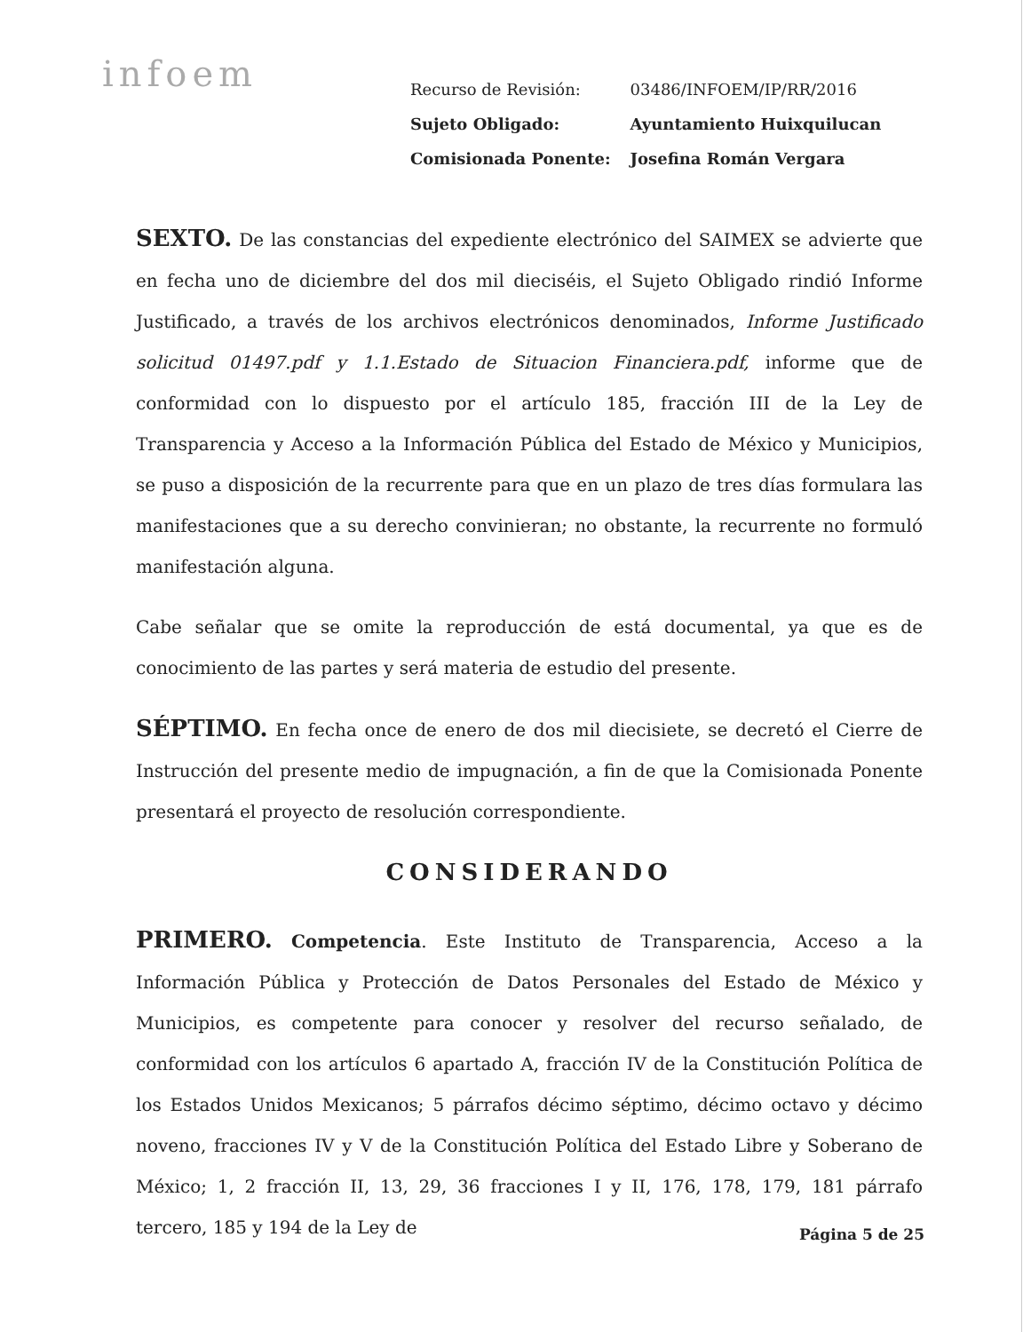infoem
| Recurso de Revisión: | 03486/INFOEM/IP/RR/2016 |
| Sujeto Obligado: | Ayuntamiento Huixquilucan |
| Comisionada Ponente: | Josefina Román Vergara |
SEXTO. De las constancias del expediente electrónico del SAIMEX se advierte que en fecha uno de diciembre del dos mil dieciséis, el Sujeto Obligado rindió Informe Justificado, a través de los archivos electrónicos denominados, Informe Justificado solicitud 01497.pdf y 1.1.Estado de Situacion Financiera.pdf, informe que de conformidad con lo dispuesto por el artículo 185, fracción III de la Ley de Transparencia y Acceso a la Información Pública del Estado de México y Municipios, se puso a disposición de la recurrente para que en un plazo de tres días formulara las manifestaciones que a su derecho convinieran; no obstante, la recurrente no formuló manifestación alguna.
Cabe señalar que se omite la reproducción de está documental, ya que es de conocimiento de las partes y será materia de estudio del presente.
SÉPTIMO. En fecha once de enero de dos mil diecisiete, se decretó el Cierre de Instrucción del presente medio de impugnación, a fin de que la Comisionada Ponente presentará el proyecto de resolución correspondiente.
CONSIDERANDO
PRIMERO. Competencia. Este Instituto de Transparencia, Acceso a la Información Pública y Protección de Datos Personales del Estado de México y Municipios, es competente para conocer y resolver del recurso señalado, de conformidad con los artículos 6 apartado A, fracción IV de la Constitución Política de los Estados Unidos Mexicanos; 5 párrafos décimo séptimo, décimo octavo y décimo noveno, fracciones IV y V de la Constitución Política del Estado Libre y Soberano de México; 1, 2 fracción II, 13, 29, 36 fracciones I y II, 176, 178, 179, 181 párrafo tercero, 185 y 194 de la Ley de
Página 5 de 25